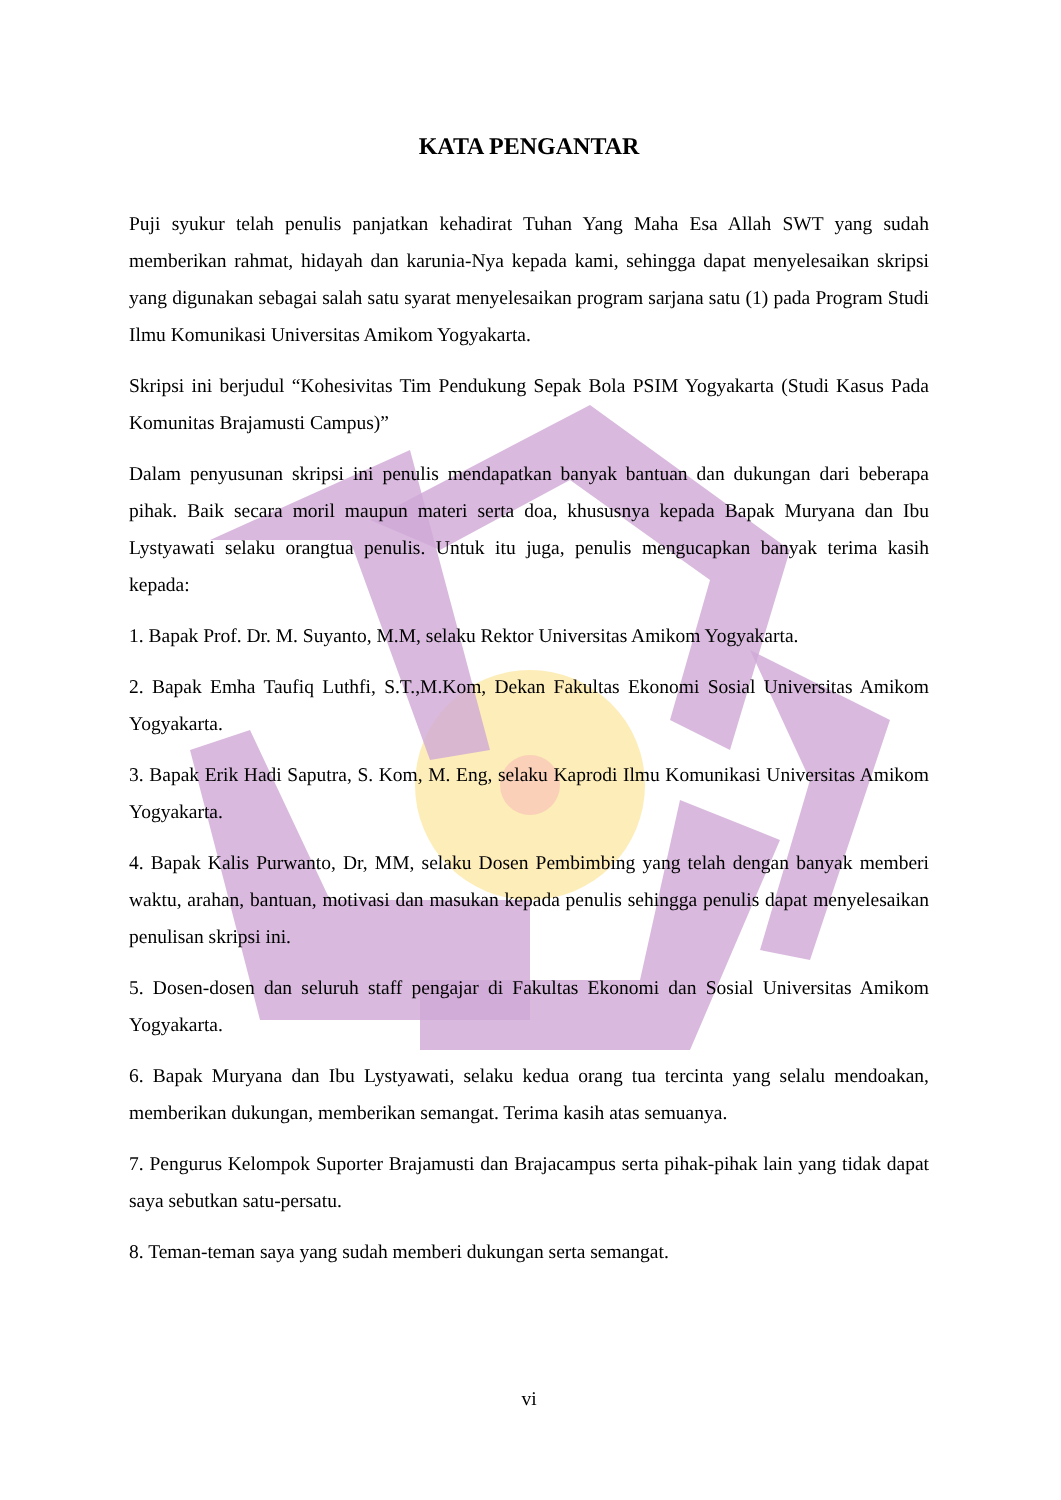KATA PENGANTAR
Puji syukur telah penulis panjatkan kehadirat Tuhan Yang Maha Esa Allah SWT yang sudah memberikan rahmat, hidayah dan karunia-Nya kepada kami, sehingga dapat menyelesaikan skripsi yang digunakan sebagai salah satu syarat menyelesaikan program sarjana satu (1) pada Program Studi Ilmu Komunikasi Universitas Amikom Yogyakarta.
Skripsi ini berjudul “Kohesivitas Tim Pendukung Sepak Bola PSIM Yogyakarta (Studi Kasus Pada Komunitas Brajamusti Campus)”
Dalam penyusunan skripsi ini penulis mendapatkan banyak bantuan dan dukungan dari beberapa pihak. Baik secara moril maupun materi serta doa, khususnya kepada Bapak Muryana dan Ibu Lystyawati selaku orangtua penulis. Untuk itu juga, penulis mengucapkan banyak terima kasih kepada:
1. Bapak Prof. Dr. M. Suyanto, M.M, selaku Rektor Universitas Amikom Yogyakarta.
2. Bapak Emha Taufiq Luthfi, S.T.,M.Kom, Dekan Fakultas Ekonomi Sosial Universitas Amikom Yogyakarta.
3. Bapak Erik Hadi Saputra, S. Kom, M. Eng, selaku Kaprodi Ilmu Komunikasi Universitas Amikom Yogyakarta.
4. Bapak Kalis Purwanto, Dr, MM, selaku Dosen Pembimbing yang telah dengan banyak memberi waktu, arahan, bantuan, motivasi dan masukan kepada penulis sehingga penulis dapat menyelesaikan penulisan skripsi ini.
5. Dosen-dosen dan seluruh staff pengajar di Fakultas Ekonomi dan Sosial Universitas Amikom Yogyakarta.
6. Bapak Muryana dan Ibu Lystyawati, selaku kedua orang tua tercinta yang selalu mendoakan, memberikan dukungan, memberikan semangat. Terima kasih atas semuanya.
7. Pengurus Kelompok Suporter Brajamusti dan Brajacampus serta pihak-pihak lain yang tidak dapat saya sebutkan satu-persatu.
8. Teman-teman saya yang sudah memberi dukungan serta semangat.
vi